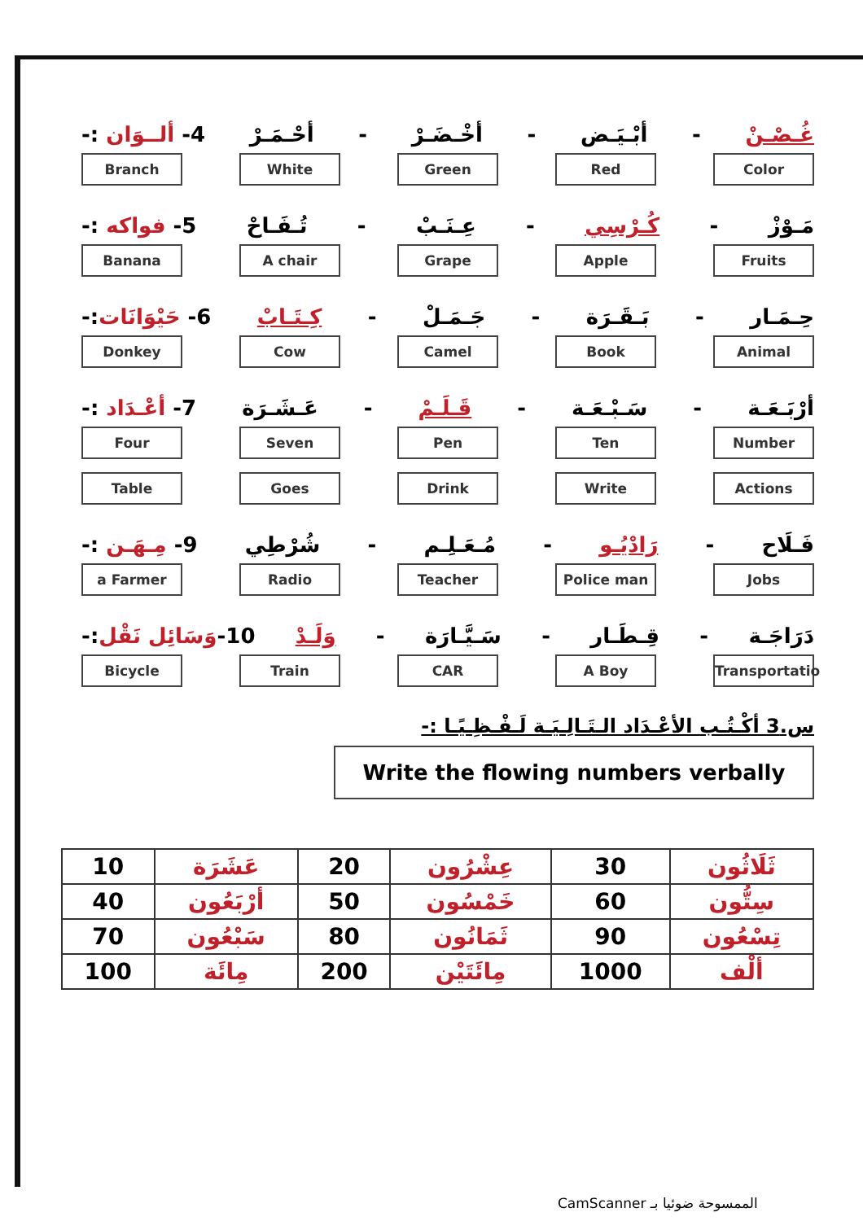4- ألــوَان :- أحْـمَـرْ - أخْـضَـرْ - أبْـيَـض - غُـصْـنْ
Color Red Green White Branch
5- فواكه :- تُـفَـاحْ - عِـنَـبْ - كُـرْسِي - مَـوْزْ
Fruits Apple Grape A chair Banana
6- حَيْوَانَات:- كِـتَـابْ - جَـمَـلْ - بَـقَـرَة - حِـمَـار
Animal Book Camel Cow Donkey
7- أعْـدَاد :- عَـشَـرَة - قَـلَـمْ - سَـبْـعَـة - أرْبَـعَـة
Number Ten Pen Seven Four
Actions Write Drink Goes Table
9- مِـهَـن :- شُرْطِي - مُـعَـلِـم - رَادْيُـو - فَـلَاح
Jobs Police man Teacher Radio a Farmer
10-وَسَائِل نَقْل:- وَلَـدْ - سَـيَّـارَة - قِـطَـار - دَرَاجَـة
Transportatio
A Boy CAR Train Bicycle
س.3 أكْـتُـب الأعْـدَاد الـتَـالِـيَـة لَـفْـظِـيًـا :-
Write the flowing numbers verbally
| 10 | عَشَرَة | 20 | عِشْرُون | 30 | ثَلَاثُون |
| 40 | أرْبَعُون | 50 | خَمْسُون | 60 | سِتُّون |
| 70 | سَبْعُون | 80 | ثَمَانُون | 90 | تِسْعُون |
| 100 | مِائَة | 200 | مِائَتَيْن | 1000 | ألْف |
CamScanner الممسوحة ضوئيا بـ